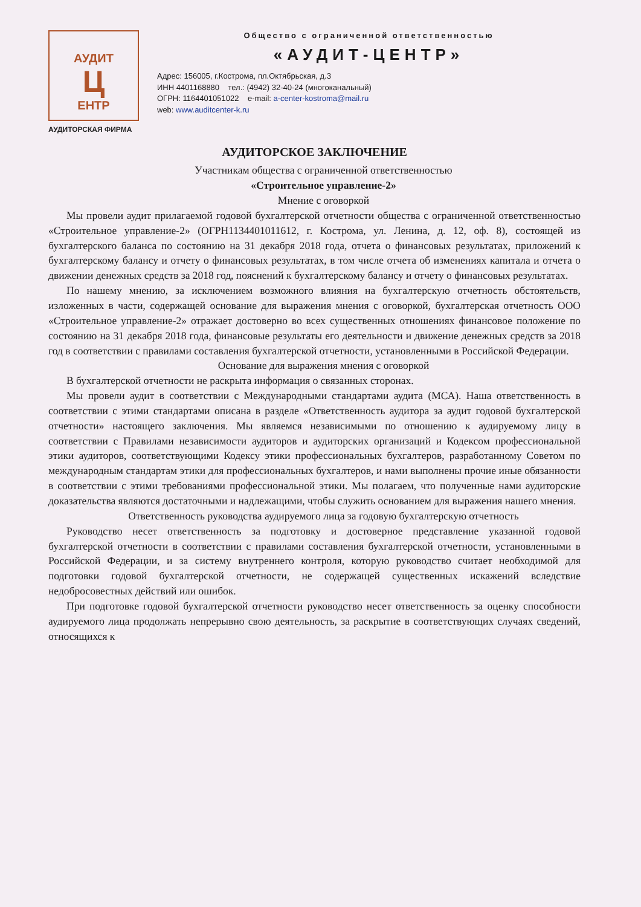АУДИТ
Ц
ЕНТР
АУДИТОРСКАЯ ФИРМА
Общество с ограниченной ответственностью
«АУДИТ-ЦЕНТР»
Адрес: 156005, г.Кострома, пл.Октябрьская, д.3
ИНН 4401168880 тел.: (4942) 32-40-24 (многоканальный)
ОГРН: 1164401051022 e-mail: a-center-kostroma@mail.ru
web: www.auditcenter-k.ru
АУДИТОРСКОЕ ЗАКЛЮЧЕНИЕ
Участникам общества с ограниченной ответственностью
«Строительное управление-2»
Мнение с оговоркой
Мы провели аудит прилагаемой годовой бухгалтерской отчетности общества с ограниченной ответственностью «Строительное управление-2» (ОГРН1134401011612, г. Кострома, ул. Ленина, д. 12, оф. 8), состоящей из бухгалтерского баланса по состоянию на 31 декабря 2018 года, отчета о финансовых результатах, приложений к бухгалтерскому балансу и отчету о финансовых результатах, в том числе отчета об изменениях капитала и отчета о движении денежных средств за 2018 год, пояснений к бухгалтерскому балансу и отчету о финансовых результатах.
По нашему мнению, за исключением возможного влияния на бухгалтерскую отчетность обстоятельств, изложенных в части, содержащей основание для выражения мнения с оговоркой, бухгалтерская отчетность ООО «Строительное управление-2» отражает достоверно во всех существенных отношениях финансовое положение по состоянию на 31 декабря 2018 года, финансовые результаты его деятельности и движение денежных средств за 2018 год в соответствии с правилами составления бухгалтерской отчетности, установленными в Российской Федерации.
Основание для выражения мнения с оговоркой
В бухгалтерской отчетности не раскрыта информация о связанных сторонах.
Мы провели аудит в соответствии с Международными стандартами аудита (МСА). Наша ответственность в соответствии с этими стандартами описана в разделе «Ответственность аудитора за аудит годовой бухгалтерской отчетности» настоящего заключения. Мы являемся независимыми по отношению к аудируемому лицу в соответствии с Правилами независимости аудиторов и аудиторских организаций и Кодексом профессиональной этики аудиторов, соответствующими Кодексу этики профессиональных бухгалтеров, разработанному Советом по международным стандартам этики для профессиональных бухгалтеров, и нами выполнены прочие иные обязанности в соответствии с этими требованиями профессиональной этики. Мы полагаем, что полученные нами аудиторские доказательства являются достаточными и надлежащими, чтобы служить основанием для выражения нашего мнения.
Ответственность руководства аудируемого лица за годовую бухгалтерскую отчетность
Руководство несет ответственность за подготовку и достоверное представление указанной годовой бухгалтерской отчетности в соответствии с правилами составления бухгалтерской отчетности, установленными в Российской Федерации, и за систему внутреннего контроля, которую руководство считает необходимой для подготовки годовой бухгалтерской отчетности, не содержащей существенных искажений вследствие недобросовестных действий или ошибок.
При подготовке годовой бухгалтерской отчетности руководство несет ответственность за оценку способности аудируемого лица продолжать непрерывно свою деятельность, за раскрытие в соответствующих случаях сведений, относящихся к